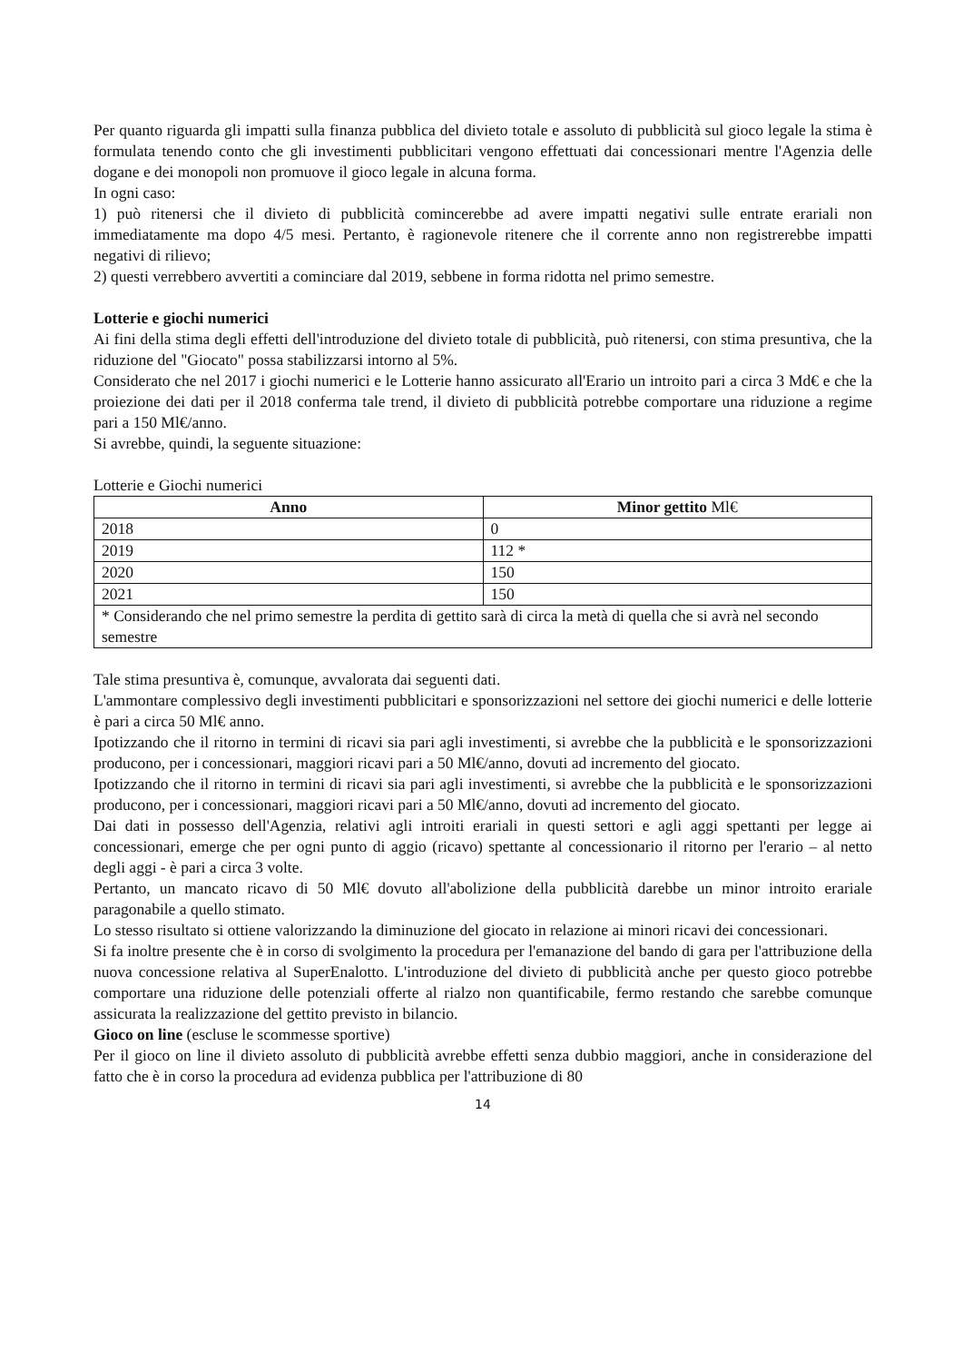Per quanto riguarda gli impatti sulla finanza pubblica del divieto totale e assoluto di pubblicità sul gioco legale la stima è formulata tenendo conto che gli investimenti pubblicitari vengono effettuati dai concessionari mentre l'Agenzia delle dogane e dei monopoli non promuove il gioco legale in alcuna forma.
In ogni caso:
1) può ritenersi che il divieto di pubblicità comincerebbe ad avere impatti negativi sulle entrate erariali non immediatamente ma dopo 4/5 mesi. Pertanto, è ragionevole ritenere che il corrente anno non registrerebbe impatti negativi di rilievo;
2) questi verrebbero avvertiti a cominciare dal 2019, sebbene in forma ridotta nel primo semestre.
Lotterie e giochi numerici
Ai fini della stima degli effetti dell'introduzione del divieto totale di pubblicità, può ritenersi, con stima presuntiva, che la riduzione del "Giocato" possa stabilizzarsi intorno al 5%.
Considerato che nel 2017 i giochi numerici e le Lotterie hanno assicurato all'Erario un introito pari a circa 3 Md€ e che la proiezione dei dati per il 2018 conferma tale trend, il divieto di pubblicità potrebbe comportare una riduzione a regime pari a 150 Ml€/anno.
Si avrebbe, quindi, la seguente situazione:
Lotterie e Giochi numerici
| Anno | Minor gettito Ml€ |
| --- | --- |
| 2018 | 0 |
| 2019 | 112 * |
| 2020 | 150 |
| 2021 | 150 |
| * Considerando che nel primo semestre la perdita di gettito sarà di circa la metà di quella che si avrà nel secondo semestre | |
Tale stima presuntiva è, comunque, avvalorata dai seguenti dati.
L'ammontare complessivo degli investimenti pubblicitari e sponsorizzazioni nel settore dei giochi numerici e delle lotterie è pari a circa 50 Ml€ anno.
Ipotizzando che il ritorno in termini di ricavi sia pari agli investimenti, si avrebbe che la pubblicità e le sponsorizzazioni producono, per i concessionari, maggiori ricavi pari a 50 Ml€/anno, dovuti ad incremento del giocato.
Ipotizzando che il ritorno in termini di ricavi sia pari agli investimenti, si avrebbe che la pubblicità e le sponsorizzazioni producono, per i concessionari, maggiori ricavi pari a 50 Ml€/anno, dovuti ad incremento del giocato.
Dai dati in possesso dell'Agenzia, relativi agli introiti erariali in questi settori e agli aggi spettanti per legge ai concessionari, emerge che per ogni punto di aggio (ricavo) spettante al concessionario il ritorno per l'erario – al netto degli aggi - è pari a circa 3 volte.
Pertanto, un mancato ricavo di 50 Ml€ dovuto all'abolizione della pubblicità darebbe un minor introito erariale paragonabile a quello stimato.
Lo stesso risultato si ottiene valorizzando la diminuzione del giocato in relazione ai minori ricavi dei concessionari.
Si fa inoltre presente che è in corso di svolgimento la procedura per l'emanazione del bando di gara per l'attribuzione della nuova concessione relativa al SuperEnalotto. L'introduzione del divieto di pubblicità anche per questo gioco potrebbe comportare una riduzione delle potenziali offerte al rialzo non quantificabile, fermo restando che sarebbe comunque assicurata la realizzazione del gettito previsto in bilancio.
Gioco on line (escluse le scommesse sportive)
Per il gioco on line il divieto assoluto di pubblicità avrebbe effetti senza dubbio maggiori, anche in considerazione del fatto che è in corso la procedura ad evidenza pubblica per l'attribuzione di 80
14